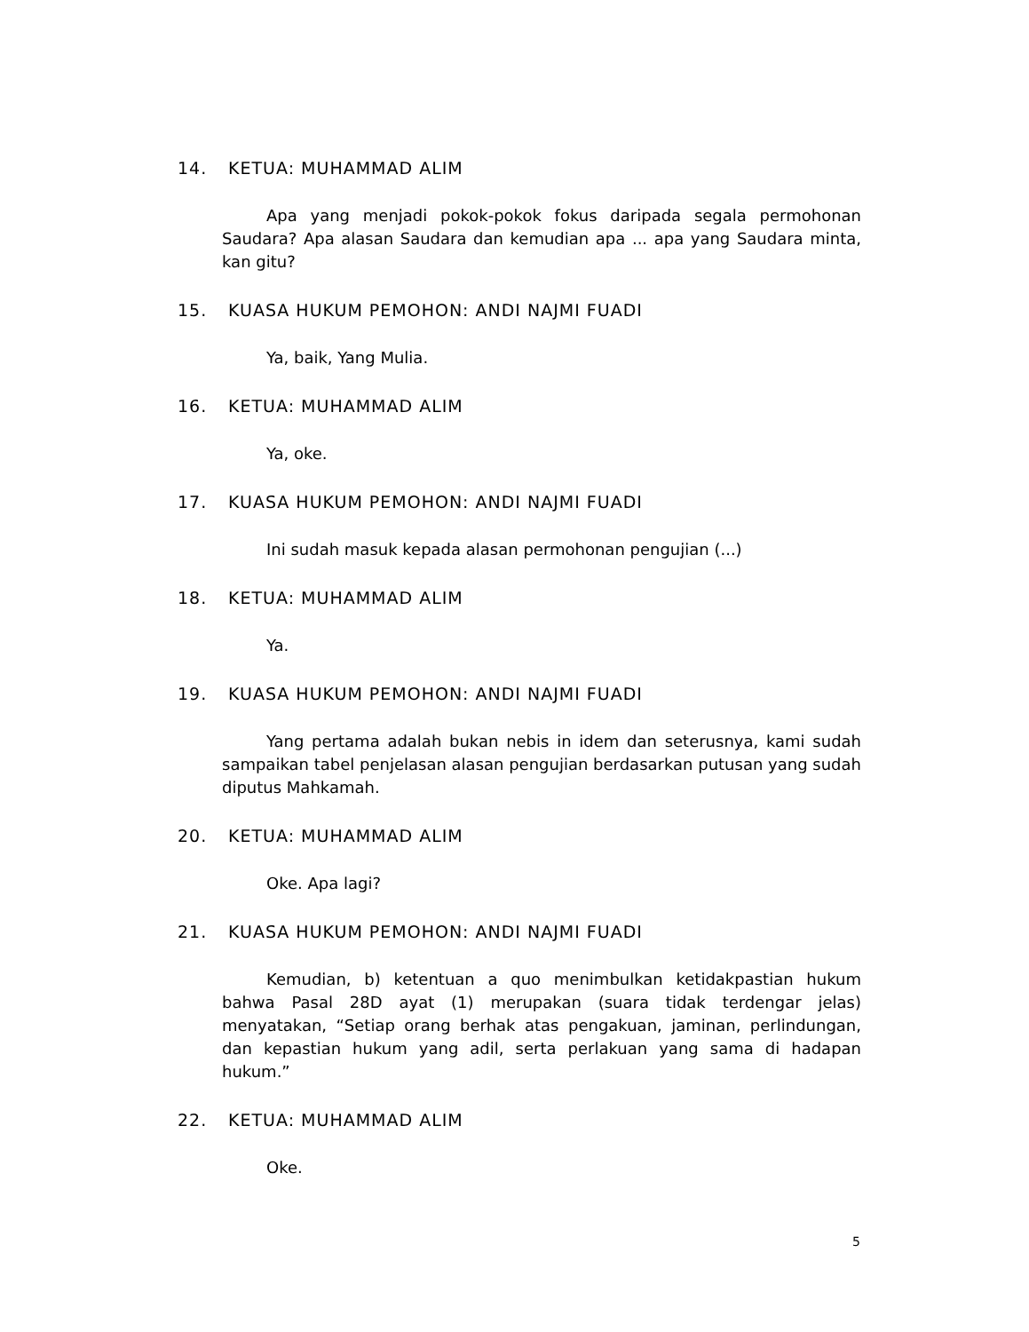14. KETUA: MUHAMMAD ALIM
Apa yang menjadi pokok-pokok fokus daripada segala permohonan Saudara? Apa alasan Saudara dan kemudian apa ... apa yang Saudara minta, kan gitu?
15. KUASA HUKUM PEMOHON: ANDI NAJMI FUADI
Ya, baik, Yang Mulia.
16. KETUA: MUHAMMAD ALIM
Ya, oke.
17. KUASA HUKUM PEMOHON: ANDI NAJMI FUADI
Ini sudah masuk kepada alasan permohonan pengujian (...)
18. KETUA: MUHAMMAD ALIM
Ya.
19. KUASA HUKUM PEMOHON: ANDI NAJMI FUADI
Yang pertama adalah bukan nebis in idem dan seterusnya, kami sudah sampaikan tabel penjelasan alasan pengujian berdasarkan putusan yang sudah diputus Mahkamah.
20. KETUA: MUHAMMAD ALIM
Oke. Apa lagi?
21. KUASA HUKUM PEMOHON: ANDI NAJMI FUADI
Kemudian, b) ketentuan a quo menimbulkan ketidakpastian hukum bahwa Pasal 28D ayat (1) merupakan (suara tidak terdengar jelas) menyatakan, “Setiap orang berhak atas pengakuan, jaminan, perlindungan, dan kepastian hukum yang adil, serta perlakuan yang sama di hadapan hukum.”
22. KETUA: MUHAMMAD ALIM
Oke.
5